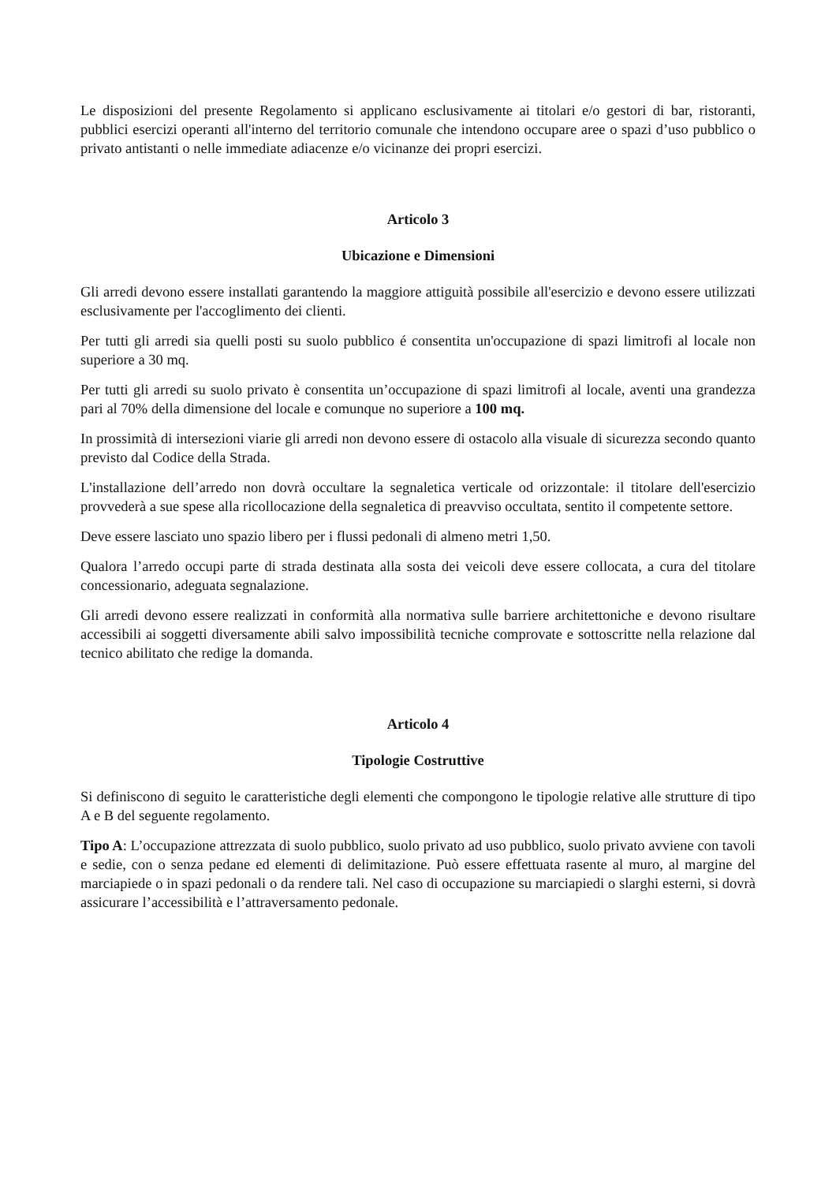Le disposizioni del presente Regolamento si applicano esclusivamente ai titolari e/o gestori di bar, ristoranti, pubblici esercizi operanti all'interno del territorio comunale che intendono occupare aree o spazi d’uso pubblico o privato antistanti o nelle immediate adiacenze e/o vicinanze dei propri esercizi.
Articolo 3
Ubicazione e Dimensioni
Gli arredi devono essere installati garantendo la maggiore attiguità possibile all'esercizio e devono essere utilizzati esclusivamente per l'accoglimento dei clienti.
Per tutti gli arredi sia quelli posti su suolo pubblico é consentita un'occupazione di spazi limitrofi al locale non superiore a 30 mq.
Per tutti gli arredi su suolo privato è consentita un’occupazione di spazi limitrofi al locale, aventi una grandezza pari al 70% della dimensione del locale e comunque no superiore a 100 mq.
In prossimità di intersezioni viarie gli arredi non devono essere di ostacolo alla visuale di sicurezza secondo quanto previsto dal Codice della Strada.
L'installazione dell’arredo non dovrà occultare la segnaletica verticale od orizzontale: il titolare dell'esercizio provvederà a sue spese alla ricollocazione della segnaletica di preavviso occultata, sentito il competente settore.
Deve essere lasciato uno spazio libero per i flussi pedonali di almeno metri 1,50.
Qualora l’arredo occupi parte di strada destinata alla sosta dei veicoli deve essere collocata, a cura del titolare concessionario, adeguata segnalazione.
Gli arredi devono essere realizzati in conformità alla normativa sulle barriere architettoniche e devono risultare accessibili ai soggetti diversamente abili salvo impossibilità tecniche comprovate e sottoscritte nella relazione dal tecnico abilitato che redige la domanda.
Articolo 4
Tipologie Costruttive
Si definiscono di seguito le caratteristiche degli elementi che compongono le tipologie relative alle strutture di tipo A e B del seguente regolamento.
Tipo A: L’occupazione attrezzata di suolo pubblico, suolo privato ad uso pubblico, suolo privato avviene con tavoli e sedie, con o senza pedane ed elementi di delimitazione. Può essere effettuata rasente al muro, al margine del marciapiede o in spazi pedonali o da rendere tali. Nel caso di occupazione su marciapiedi o slarghi esterni, si dovrà assicurare l’accessibilità e l’attraversamento pedonale.